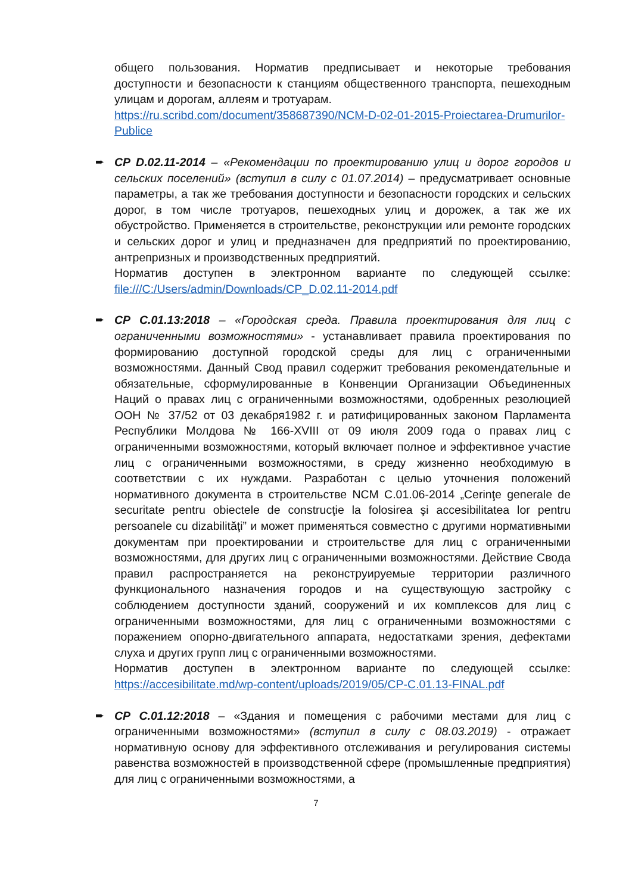общего пользования. Норматив предписывает и некоторые требования доступности и безопасности к станциям общественного транспорта, пешеходным улицам и дорогам, аллеям и тротуарам.
https://ru.scribd.com/document/358687390/NCM-D-02-01-2015-Proiectarea-Drumurilor-Publice
➨
CP D.02.11-2014 – «Рекомендации по проектированию улиц и дорог городов и сельских поселений» (вступил в силу с 01.07.2014) – предусматривает основные параметры, а так же требования доступности и безопасности городских и сельских дорог, в том числе тротуаров, пешеходных улиц и дорожек, а так же их обустройство. Применяется в строительстве, реконструкции или ремонте городских и сельских дорог и улиц и предназначен для предприятий по проектированию, антрепризных и производственных предприятий.
Норматив доступен в электронном варианте по следующей ссылке: file:///C:/Users/admin/Downloads/CP_D.02.11-2014.pdf
➨
CP C.01.13:2018 – «Городская среда. Правила проектирования для лиц с ограниченными возможностями» - устанавливает правила проектирования по формированию доступной городской среды для лиц с ограниченными возможностями. Данный Свод правил содержит требования рекомендательные и обязательные, сформулированные в Конвенции Организации Объединенных Наций о правах лиц с ограниченными возможностями, одобренных резолюцией ООН № 37/52 от 03 декабря1982 г. и ратифицированных законом Парламента Республики Молдова № 166-XVIII от 09 июля 2009 года о правах лиц с ограниченными возможностями, который включает полное и эффективное участие лиц с ограниченными возможностями, в среду жизненно необходимую в соответствии с их нуждами. Разработан с целью уточнения положений нормативного документа в строительстве NCM C.01.06-2014 „Cerinţe generale de securitate pentru obiectele de construcţie la folosirea şi accesibilitatea lor pentru persoanele cu dizabilităţi” и может применяться совместно с другими нормативными документам при проектировании и строительстве для лиц с ограниченными возможностями, для других лиц с ограниченными возможностями. Действие Свода правил распространяется на реконструируемые территории различного функционального назначения городов и на существующую застройку с соблюдением доступности зданий, сооружений и их комплексов для лиц с ограниченными возможностями, для лиц с ограниченными возможностями с поражением опорно-двигательного аппарата, недостатками зрения, дефектами слуха и других групп лиц с ограниченными возможностями.
Норматив доступен в электронном варианте по следующей ссылке: https://accesibilitate.md/wp-content/uploads/2019/05/CP-C.01.13-FINAL.pdf
➨
CP C.01.12:2018 – «Здания и помещения с рабочими местами для лиц с ограниченными возможностями» (вступил в силу с 08.03.2019) - отражает нормативную основу для эффективного отслеживания и регулирования системы равенства возможностей в производственной сфере (промышленные предприятия) для лиц с ограниченными возможностями, а
7